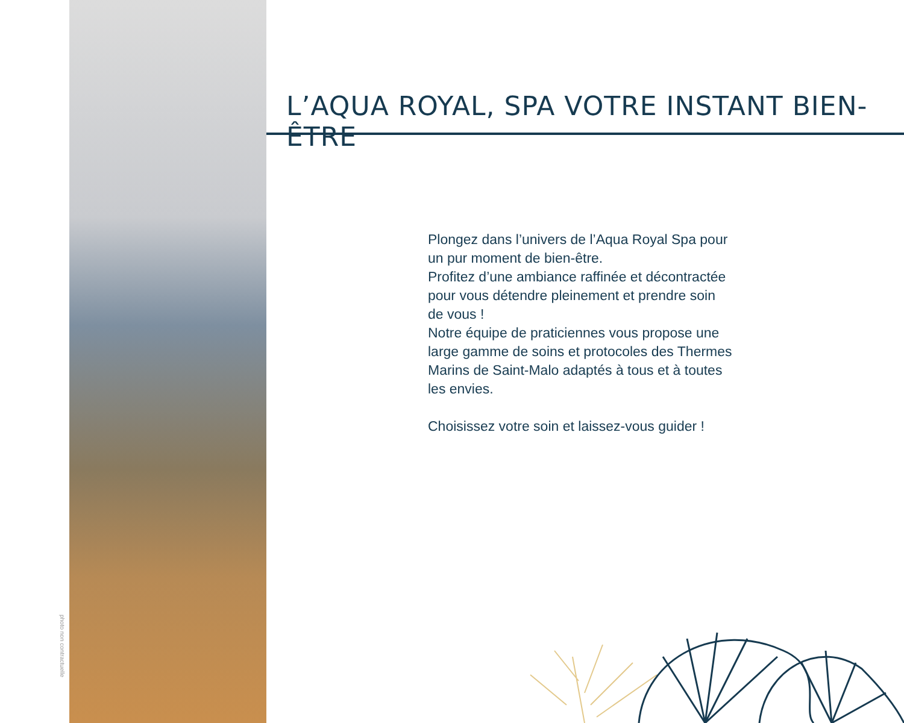photo non contractuelle
L’AQUA ROYAL, SPA VOTRE INSTANT BIEN-ÊTRE
Plongez dans l’univers de l’Aqua Royal Spa pour un pur moment de bien-être.
Profitez d’une ambiance raffinée et décontractée pour vous détendre pleinement et prendre soin de vous !
Notre équipe de praticiennes vous propose une large gamme de soins et protocoles des Thermes Marins de Saint-Malo adaptés à tous et à toutes les envies.
Choisissez votre soin et laissez-vous guider !